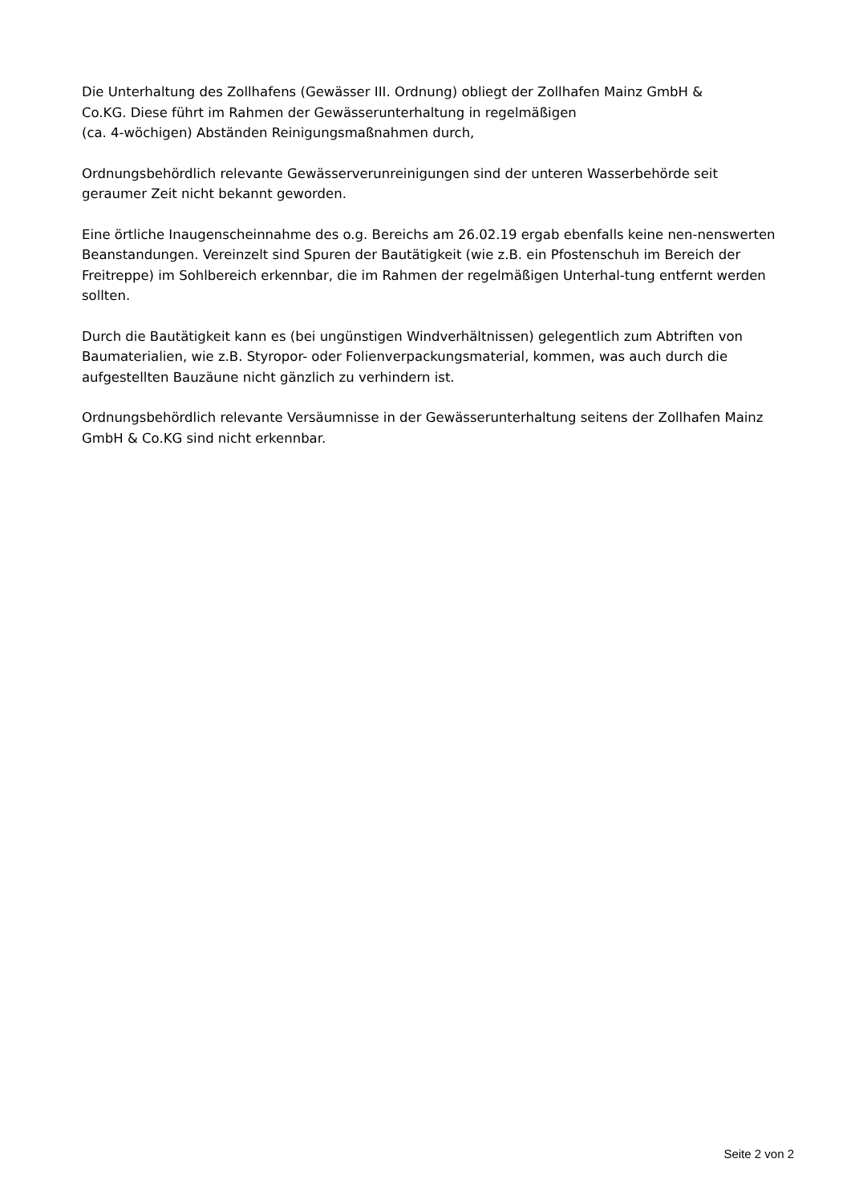Die Unterhaltung des Zollhafens (Gewässer III. Ordnung) obliegt der Zollhafen Mainz GmbH &
Co.KG. Diese führt im Rahmen der Gewässerunterhaltung in regelmäßigen
(ca. 4-wöchigen) Abständen Reinigungsmaßnahmen durch,
Ordnungsbehördlich relevante Gewässerverunreinigungen sind der unteren Wasserbehörde seit geraumer Zeit nicht bekannt geworden.
Eine örtliche Inaugenscheinnahme des o.g. Bereichs am 26.02.19 ergab ebenfalls keine nen-nenswerten Beanstandungen. Vereinzelt sind Spuren der Bautätigkeit (wie z.B. ein Pfostenschuh im Bereich der Freitreppe) im Sohlbereich erkennbar, die im Rahmen der regelmäßigen Unterhal-tung entfernt werden sollten.
Durch die Bautätigkeit kann es (bei ungünstigen Windverhältnissen) gelegentlich zum Abtriften von Baumaterialien, wie z.B. Styropor- oder Folienverpackungsmaterial, kommen, was auch durch die aufgestellten Bauzäune nicht gänzlich zu verhindern ist.
Ordnungsbehördlich relevante Versäumnisse in der Gewässerunterhaltung seitens der Zollhafen Mainz GmbH & Co.KG sind nicht erkennbar.
Seite 2 von 2